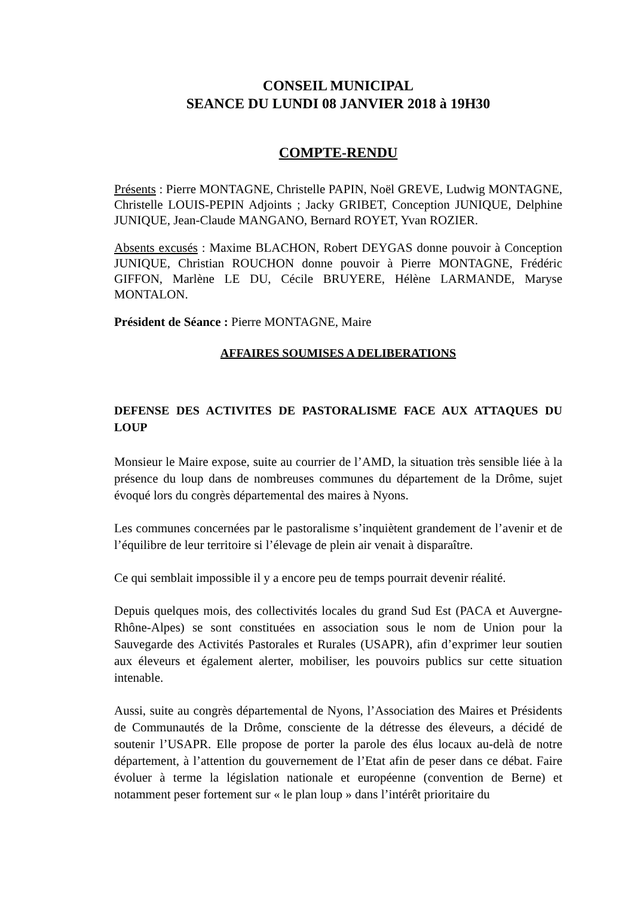CONSEIL MUNICIPAL
SEANCE DU LUNDI 08 JANVIER 2018 à 19H30
COMPTE-RENDU
Présents : Pierre MONTAGNE, Christelle PAPIN, Noël GREVE, Ludwig MONTAGNE, Christelle LOUIS-PEPIN Adjoints ; Jacky GRIBET, Conception JUNIQUE, Delphine JUNIQUE, Jean-Claude MANGANO, Bernard ROYET, Yvan ROZIER.
Absents excusés : Maxime BLACHON, Robert DEYGAS donne pouvoir à Conception JUNIQUE, Christian ROUCHON donne pouvoir à Pierre MONTAGNE, Frédéric GIFFON, Marlène LE DU, Cécile BRUYERE, Hélène LARMANDE, Maryse MONTALON.
Président de Séance : Pierre MONTAGNE, Maire
AFFAIRES SOUMISES A DELIBERATIONS
DEFENSE DES ACTIVITES DE PASTORALISME FACE AUX ATTAQUES DU LOUP
Monsieur le Maire expose, suite au courrier de l’AMD, la situation très sensible liée à la présence du loup dans de nombreuses communes du département de la Drôme, sujet évoqué lors du congrès départemental des maires à Nyons.
Les communes concernées par le pastoralisme s’inquiètent grandement de l’avenir et de l’équilibre de leur territoire si l’élevage de plein air venait à disparaître.
Ce qui semblait impossible il y a encore peu de temps pourrait devenir réalité.
Depuis quelques mois, des collectivités locales du grand Sud Est (PACA et Auvergne-Rhône-Alpes) se sont constituées en association sous le nom de Union pour la Sauvegarde des Activités Pastorales et Rurales (USAPR), afin d’exprimer leur soutien aux éleveurs et également alerter, mobiliser, les pouvoirs publics sur cette situation intenable.
Aussi, suite au congrès départemental de Nyons, l’Association des Maires et Présidents de Communautés de la Drôme, consciente de la détresse des éleveurs, a décidé de soutenir l’USAPR. Elle propose de porter la parole des élus locaux au-delà de notre département, à l’attention du gouvernement de l’Etat afin de peser dans ce débat. Faire évoluer à terme la législation nationale et européenne (convention de Berne) et notamment peser fortement sur « le plan loup » dans l’intérêt prioritaire du